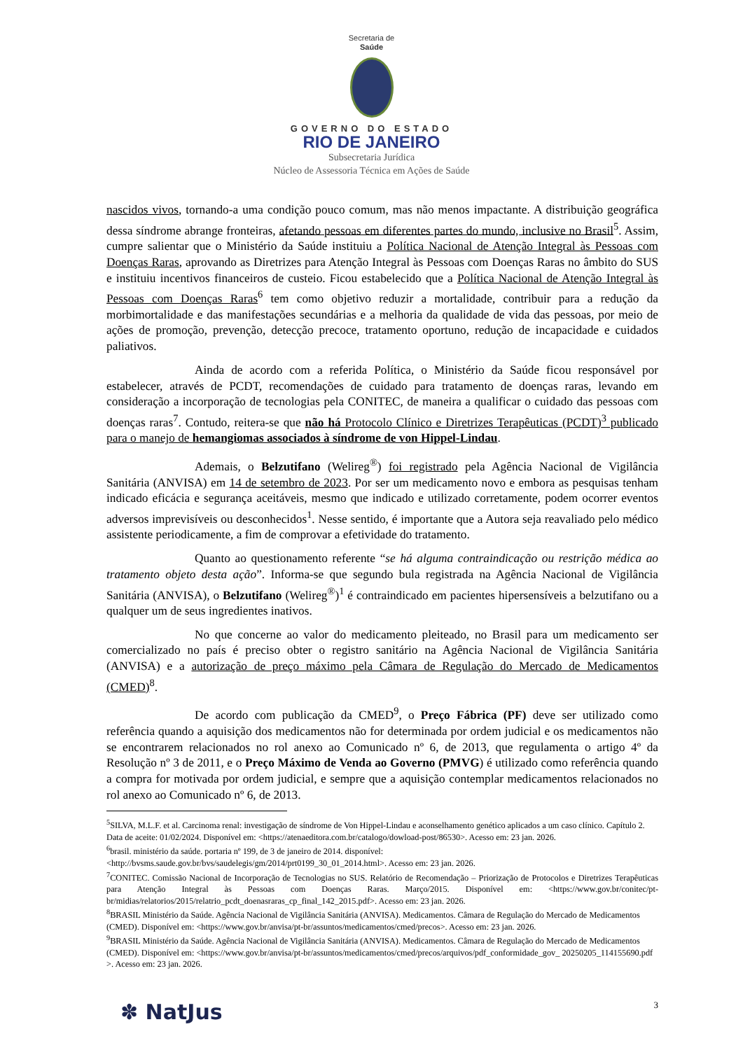Secretaria de
Saúde
GOVERNO DO ESTADO
RIO DE JANEIRO
Subsecretaria Jurídica
Núcleo de Assessoria Técnica em Ações de Saúde
nascidos vivos, tornando-a uma condição pouco comum, mas não menos impactante. A distribuição geográfica dessa síndrome abrange fronteiras, afetando pessoas em diferentes partes do mundo, inclusive no Brasil<sup>5</sup>. Assim, cumpre salientar que o Ministério da Saúde instituiu a Política Nacional de Atenção Integral às Pessoas com Doenças Raras, aprovando as Diretrizes para Atenção Integral às Pessoas com Doenças Raras no âmbito do SUS e instituiu incentivos financeiros de custeio. Ficou estabelecido que a Política Nacional de Atenção Integral às Pessoas com Doenças Raras<sup>6</sup> tem como objetivo reduzir a mortalidade, contribuir para a redução da morbimortalidade e das manifestações secundárias e a melhoria da qualidade de vida das pessoas, por meio de ações de promoção, prevenção, detecção precoce, tratamento oportuno, redução de incapacidade e cuidados paliativos.
Ainda de acordo com a referida Política, o Ministério da Saúde ficou responsável por estabelecer, através de PCDT, recomendações de cuidado para tratamento de doenças raras, levando em consideração a incorporação de tecnologias pela CONITEC, de maneira a qualificar o cuidado das pessoas com doenças raras<sup>7</sup>. Contudo, reitera-se que não há Protocolo Clínico e Diretrizes Terapêuticas (PCDT)<sup>3</sup> publicado para o manejo de hemangiomas associados à síndrome de von Hippel-Lindau.
Ademais, o Belzutifano (Welireg<sup>®</sup>) foi registrado pela Agência Nacional de Vigilância Sanitária (ANVISA) em 14 de setembro de 2023. Por ser um medicamento novo e embora as pesquisas tenham indicado eficácia e segurança aceitáveis, mesmo que indicado e utilizado corretamente, podem ocorrer eventos adversos imprevisíveis ou desconhecidos<sup>1</sup>. Nesse sentido, é importante que a Autora seja reavaliado pelo médico assistente periodicamente, a fim de comprovar a efetividade do tratamento.
Quanto ao questionamento referente “se há alguma contraindicação ou restrição médica ao tratamento objeto desta ação”. Informa-se que segundo bula registrada na Agência Nacional de Vigilância Sanitária (ANVISA), o Belzutifano (Welireg<sup>®</sup>)<sup>1</sup> é contraindicado em pacientes hipersensíveis a belzutifano ou a qualquer um de seus ingredientes inativos.
No que concerne ao valor do medicamento pleiteado, no Brasil para um medicamento ser comercializado no país é preciso obter o registro sanitário na Agência Nacional de Vigilância Sanitária (ANVISA) e a autorização de preço máximo pela Câmara de Regulação do Mercado de Medicamentos (CMED)<sup>8</sup>.
De acordo com publicação da CMED<sup>9</sup>, o Preço Fábrica (PF) deve ser utilizado como referência quando a aquisição dos medicamentos não for determinada por ordem judicial e os medicamentos não se encontrarem relacionados no rol anexo ao Comunicado nº 6, de 2013, que regulamenta o artigo 4º da Resolução nº 3 de 2011, e o Preço Máximo de Venda ao Governo (PMVG) é utilizado como referência quando a compra for motivada por ordem judicial, e sempre que a aquisição contemplar medicamentos relacionados no rol anexo ao Comunicado nº 6, de 2013.
<sup>5</sup> SILVA, M.L.F. et al. Carcinoma renal: investigação de síndrome de Von Hippel-Lindau e aconselhamento genético aplicados a um caso clínico. Capítulo 2. Data de aceite: 01/02/2024. Disponível em: <https://atenaeditora.com.br/catalogo/dowload-post/86530>. Acesso em: 23 jan. 2026.
<sup>6</sup> brasil. ministério da saúde. portaria nº 199, de 3 de janeiro de 2014. disponível: <http://bvsms.saude.gov.br/bvs/saudelegis/gm/2014/prt0199_30_01_2014.html>. Acesso em: 23 jan. 2026.
<sup>7</sup>CONITEC. Comissão Nacional de Incorporação de Tecnologias no SUS. Relatório de Recomendação – Priorização de Protocolos e Diretrizes Terapêuticas para Atenção Integral às Pessoas com Doenças Raras. Março/2015. Disponível em: <https://www.gov.br/conitec/pt-br/midias/relatorios/2015/relatrio_pcdt_doenasraras_cp_final_142_2015.pdf>. Acesso em: 23 jan. 2026.
<sup>8</sup>BRASIL Ministério da Saúde. Agência Nacional de Vigilância Sanitária (ANVISA). Medicamentos. Câmara de Regulação do Mercado de Medicamentos (CMED). Disponível em: <https://www.gov.br/anvisa/pt-br/assuntos/medicamentos/cmed/precos>. Acesso em: 23 jan. 2026.
<sup>9</sup>BRASIL Ministério da Saúde. Agência Nacional de Vigilância Sanitária (ANVISA). Medicamentos. Câmara de Regulação do Mercado de Medicamentos (CMED). Disponível em: <https://www.gov.br/anvisa/pt-br/assuntos/medicamentos/cmed/precos/arquivos/pdf_conformidade_gov_ 20250205_114155690.pdf >. Acesso em: 23 jan. 2026.
✽ NatJus 3